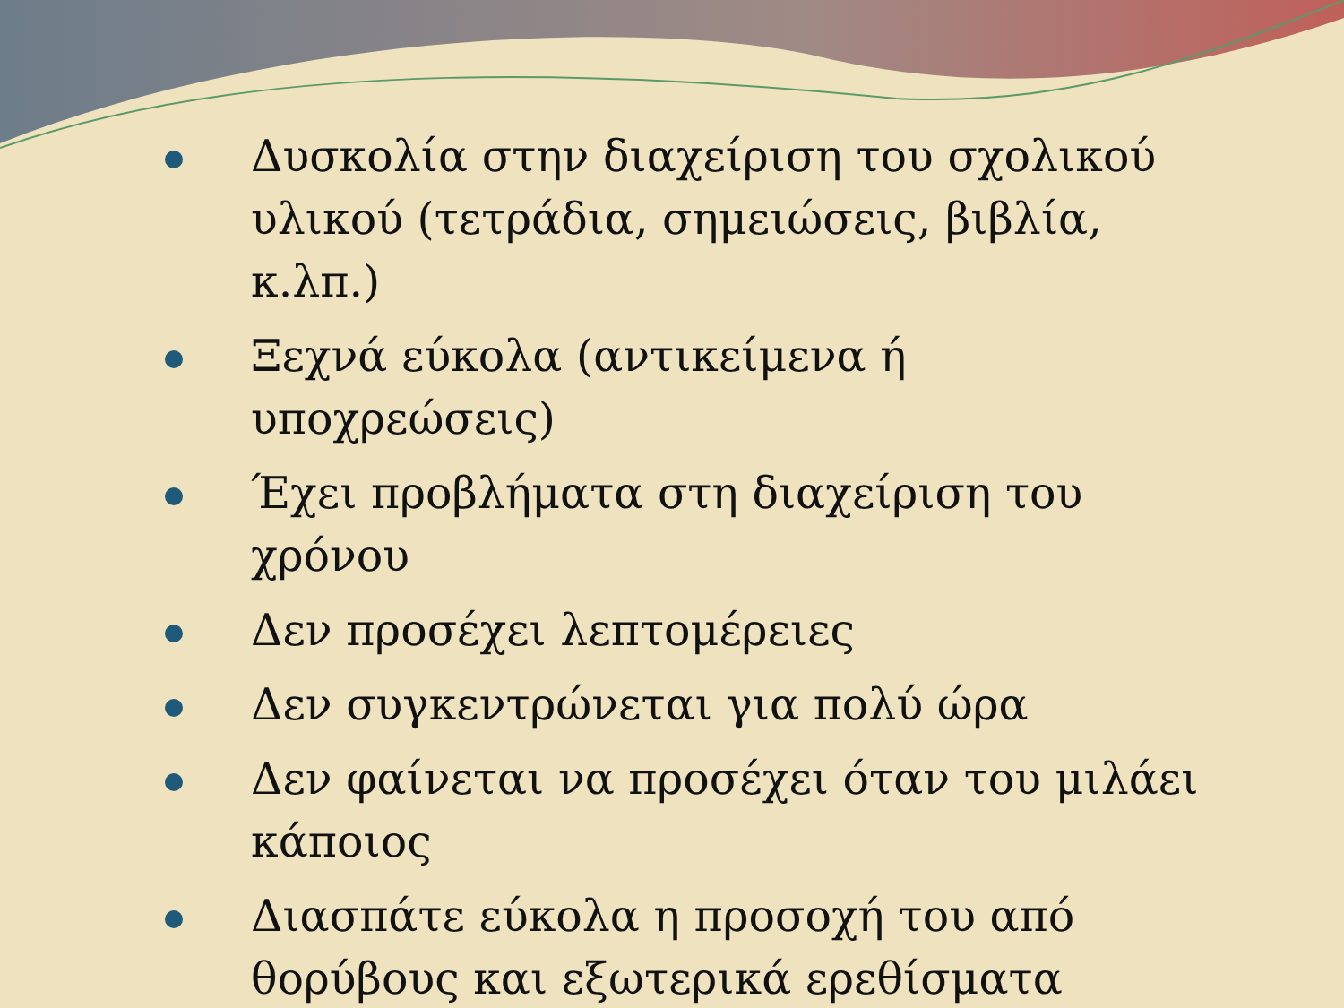Δυσκολία στην διαχείριση του σχολικού υλικού (τετράδια, σημειώσεις, βιβλία, κ.λπ.)
Ξεχνά εύκολα (αντικείμενα ή υποχρεώσεις)
Έχει προβλήματα στη διαχείριση του χρόνου
Δεν προσέχει λεπτομέρειες
Δεν συγκεντρώνεται για πολύ ώρα
Δεν φαίνεται να προσέχει όταν του μιλάει κάποιος
Διασπάτε εύκολα η προσοχή του από θορύβους και εξωτερικά ερεθίσματα